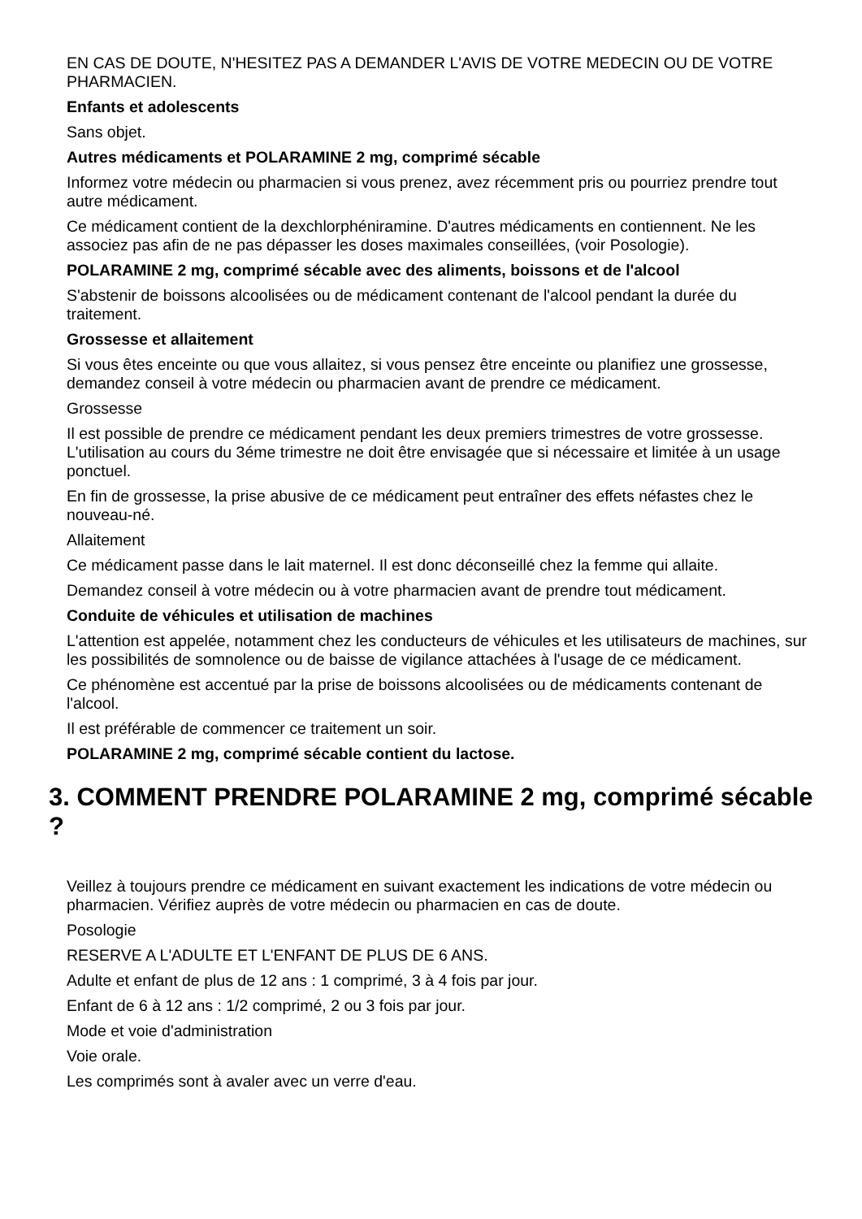EN CAS DE DOUTE, N'HESITEZ PAS A DEMANDER L'AVIS DE VOTRE MEDECIN OU DE VOTRE PHARMACIEN.
Enfants et adolescents
Sans objet.
Autres médicaments et POLARAMINE 2 mg, comprimé sécable
Informez votre médecin ou pharmacien si vous prenez, avez récemment pris ou pourriez prendre tout autre médicament.
Ce médicament contient de la dexchlorphéniramine. D'autres médicaments en contiennent. Ne les associez pas afin de ne pas dépasser les doses maximales conseillées, (voir Posologie).
POLARAMINE 2 mg, comprimé sécable avec des aliments, boissons et de l'alcool
S'abstenir de boissons alcoolisées ou de médicament contenant de l'alcool pendant la durée du traitement.
Grossesse et allaitement
Si vous êtes enceinte ou que vous allaitez, si vous pensez être enceinte ou planifiez une grossesse, demandez conseil à votre médecin ou pharmacien avant de prendre ce médicament.
Grossesse
Il est possible de prendre ce médicament pendant les deux premiers trimestres de votre grossesse. L'utilisation au cours du 3éme trimestre ne doit être envisagée que si nécessaire et limitée à un usage ponctuel.
En fin de grossesse, la prise abusive de ce médicament peut entraîner des effets néfastes chez le nouveau-né.
Allaitement
Ce médicament passe dans le lait maternel. Il est donc déconseillé chez la femme qui allaite.
Demandez conseil à votre médecin ou à votre pharmacien avant de prendre tout médicament.
Conduite de véhicules et utilisation de machines
L'attention est appelée, notamment chez les conducteurs de véhicules et les utilisateurs de machines, sur les possibilités de somnolence ou de baisse de vigilance attachées à l'usage de ce médicament.
Ce phénomène est accentué par la prise de boissons alcoolisées ou de médicaments contenant de l'alcool.
Il est préférable de commencer ce traitement un soir.
POLARAMINE 2 mg, comprimé sécable contient du lactose.
3. COMMENT PRENDRE POLARAMINE 2 mg, comprimé sécable ?
Veillez à toujours prendre ce médicament en suivant exactement les indications de votre médecin ou pharmacien. Vérifiez auprès de votre médecin ou pharmacien en cas de doute.
Posologie
RESERVE A L'ADULTE ET L'ENFANT DE PLUS DE 6 ANS.
Adulte et enfant de plus de 12 ans : 1 comprimé, 3 à 4 fois par jour.
Enfant de 6 à 12 ans : 1/2 comprimé, 2 ou 3 fois par jour.
Mode et voie d'administration
Voie orale.
Les comprimés sont à avaler avec un verre d'eau.